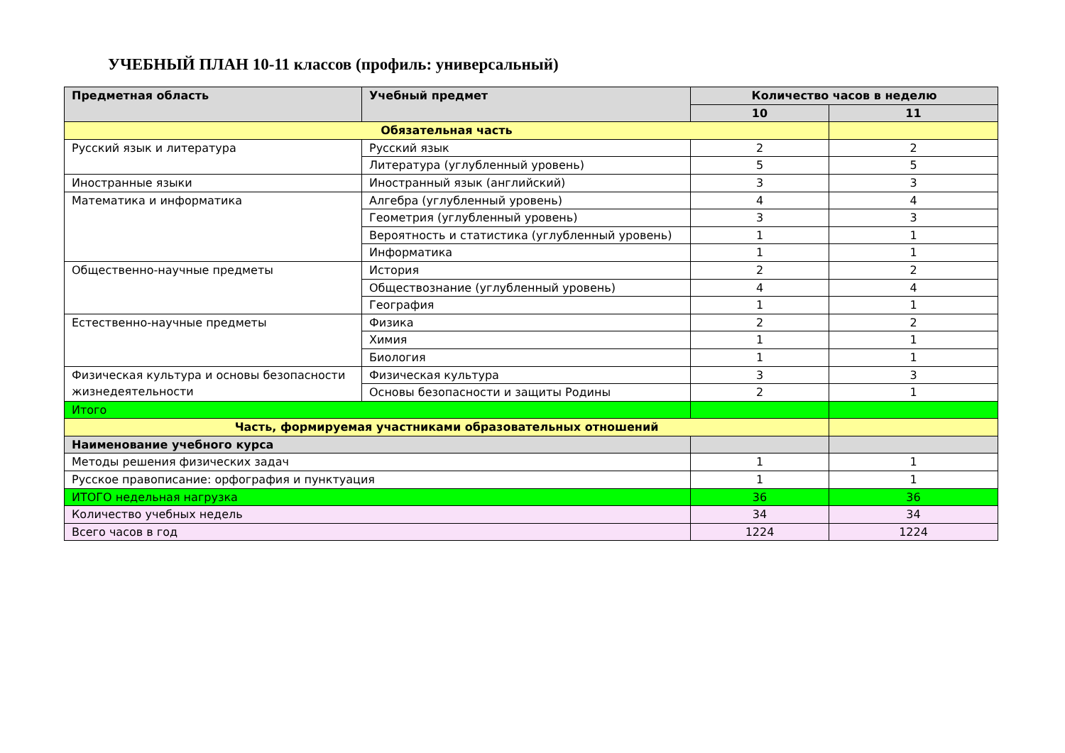УЧЕБНЫЙ ПЛАН 10-11 классов (профиль: универсальный)
| Предметная область | Учебный предмет | Количество часов в неделю | |
| --- | --- | --- | --- |
| | | 10 | 11 |
| Обязательная часть | | | |
| Русский язык и литература | Русский язык | 2 | 2 |
| | Литература (углубленный уровень) | 5 | 5 |
| Иностранные языки | Иностранный язык (английский) | 3 | 3 |
| Математика и информатика | Алгебра (углубленный уровень) | 4 | 4 |
| | Геометрия (углубленный уровень) | 3 | 3 |
| | Вероятность и статистика (углубленный уровень) | 1 | 1 |
| | Информатика | 1 | 1 |
| Общественно-научные предметы | История | 2 | 2 |
| | Обществознание (углубленный уровень) | 4 | 4 |
| | География | 1 | 1 |
| Естественно-научные предметы | Физика | 2 | 2 |
| | Химия | 1 | 1 |
| | Биология | 1 | 1 |
| Физическая культура и основы безопасности жизнедеятельности | Физическая культура | 3 | 3 |
| | Основы безопасности и защиты Родины | 2 | 1 |
| Итого | | | |
| Часть, формируемая участниками образовательных отношений | | | |
| Наименование учебного курса | | | |
| Методы решения физических задач | | 1 | 1 |
| Русское правописание: орфография и пунктуация | | 1 | 1 |
| ИТОГО недельная нагрузка | | 36 | 36 |
| Количество учебных недель | | 34 | 34 |
| Всего часов в год | | 1224 | 1224 |